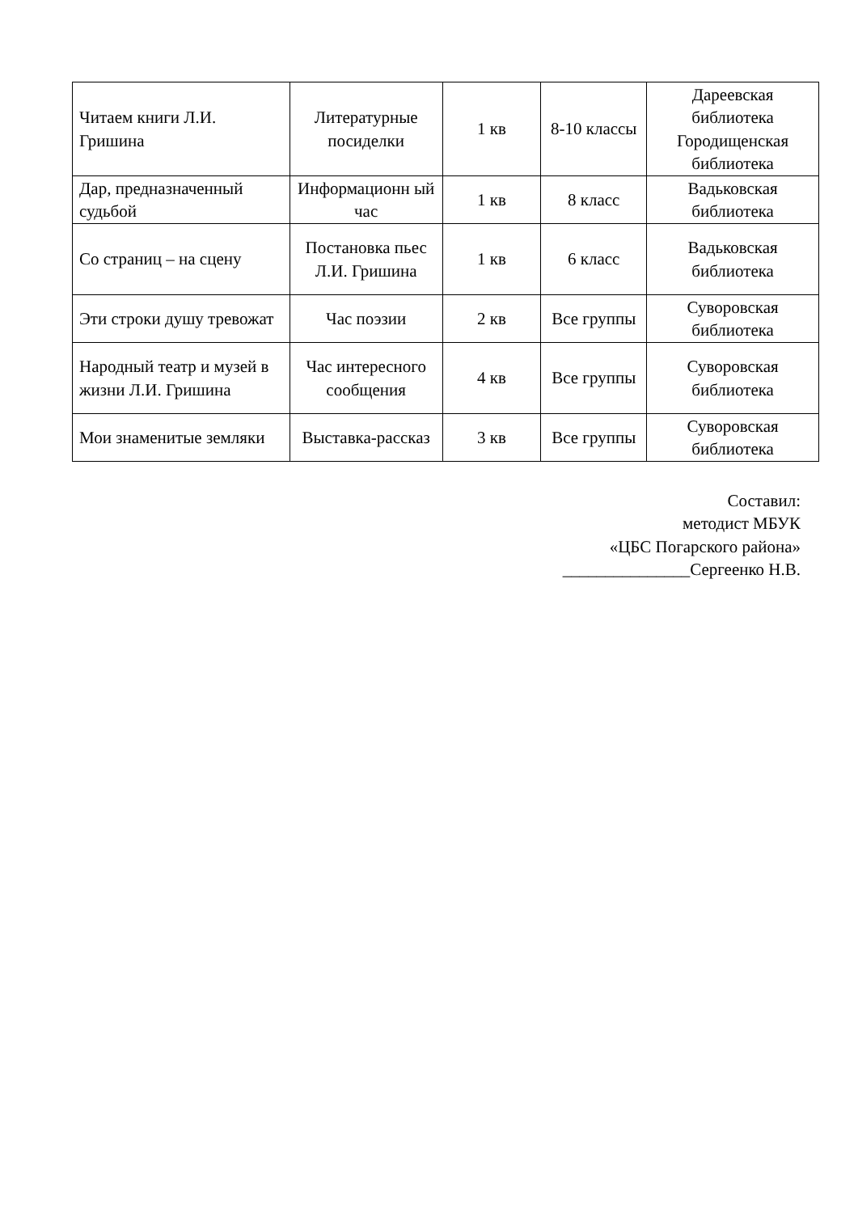| Читаем книги Л.И. Гришина | Литературные посиделки | 1 кв | 8-10 классы | Дареевская библиотека Городищенская библиотека |
| Дар, предназначенный судьбой | Информационн ый час | 1 кв | 8 класс | Вадьковская библиотека |
| Со страниц – на сцену | Постановка пьес Л.И. Гришина | 1 кв | 6 класс | Вадьковская библиотека |
| Эти строки душу тревожат | Час поэзии | 2 кв | Все группы | Суворовская библиотека |
| Народный театр и музей в жизни Л.И. Гришина | Час интересного сообщения | 4 кв | Все группы | Суворовская библиотека |
| Мои знаменитые земляки | Выставка-рассказ | 3 кв | Все группы | Суворовская библиотека |
Составил:
методист МБУК
«ЦБС Погарского района»
_______________Сергеенко Н.В.